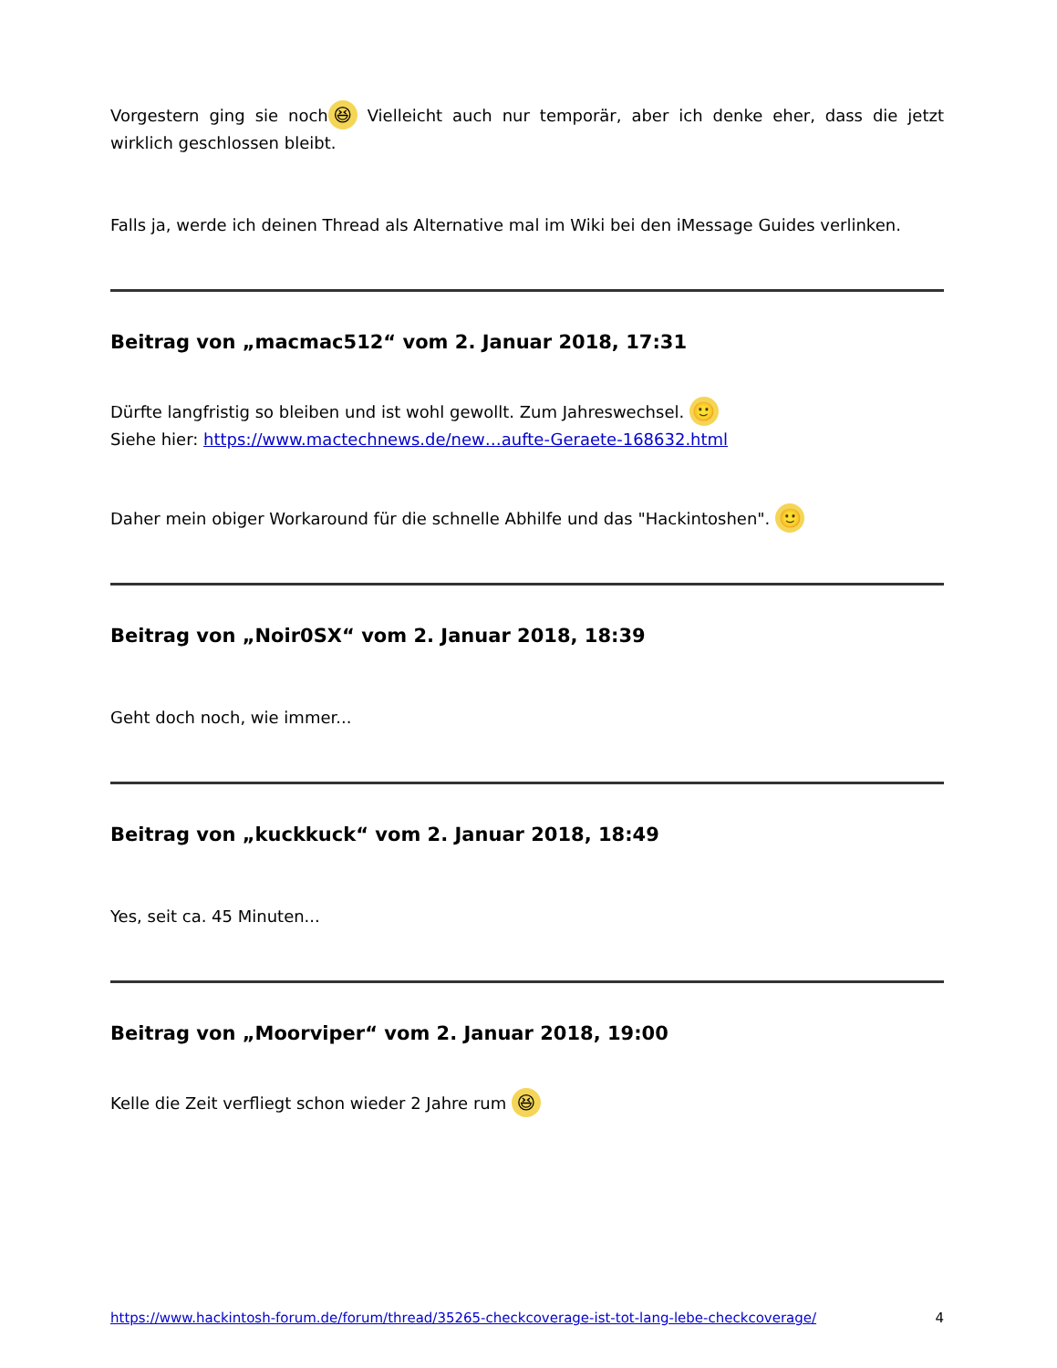Vorgestern ging sie noch 😆 Vielleicht auch nur temporär, aber ich denke eher, dass die jetzt wirklich geschlossen bleibt.
Falls ja, werde ich deinen Thread als Alternative mal im Wiki bei den iMessage Guides verlinken.
Beitrag von „macmac512“ vom 2. Januar 2018, 17:31
Dürfte langfristig so bleiben und ist wohl gewollt. Zum Jahreswechsel. 🙂
Siehe hier: https://www.mactechnews.de/new…aufte-Geraete-168632.html
Daher mein obiger Workaround für die schnelle Abhilfe und das "Hackintoshen". 🙂
Beitrag von „Noir0SX“ vom 2. Januar 2018, 18:39
Geht doch noch, wie immer...
Beitrag von „kuckkuck“ vom 2. Januar 2018, 18:49
Yes, seit ca. 45 Minuten...
Beitrag von „Moorviper“ vom 2. Januar 2018, 19:00
Kelle die Zeit verfliegt schon wieder 2 Jahre rum 😆
https://www.hackintosh-forum.de/forum/thread/35265-checkcoverage-ist-tot-lang-lebe-checkcoverage/ 4